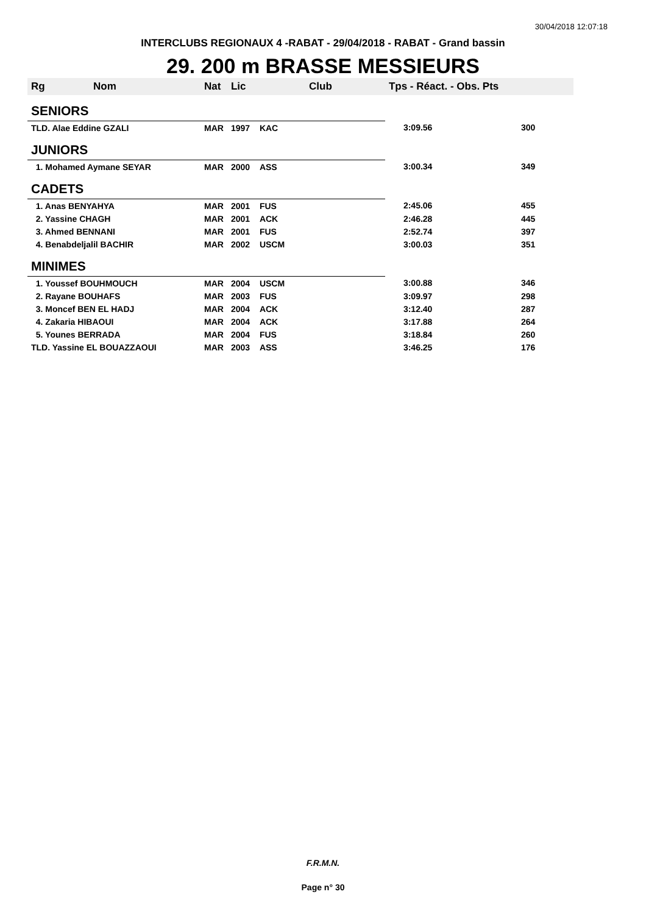30/04/2018 12:07:18
INTERCLUBS REGIONAUX 4 -RABAT - 29/04/2018 - RABAT - Grand bassin
29. 200 m BRASSE MESSIEURS
| Rg | Nom | Nat | Lic | Club | Tps - Réact. - Obs. Pts | |
| --- | --- | --- | --- | --- | --- | --- |
| SENIORS | | | | | | |
| TLD. Alae Eddine GZALI | | MAR | 1997 | KAC | 3:09.56 | 300 |
| JUNIORS | | | | | | |
| 1. Mohamed Aymane SEYAR | | MAR | 2000 | ASS | 3:00.34 | 349 |
| CADETS | | | | | | |
| 1. Anas BENYAHYA | | MAR | 2001 | FUS | 2:45.06 | 455 |
| 2. Yassine CHAGH | | MAR | 2001 | ACK | 2:46.28 | 445 |
| 3. Ahmed BENNANI | | MAR | 2001 | FUS | 2:52.74 | 397 |
| 4. Benabdeljalil BACHIR | | MAR | 2002 | USCM | 3:00.03 | 351 |
| MINIMES | | | | | | |
| 1. Youssef BOUHMOUCH | | MAR | 2004 | USCM | 3:00.88 | 346 |
| 2. Rayane BOUHAFS | | MAR | 2003 | FUS | 3:09.97 | 298 |
| 3. Moncef BEN EL HADJ | | MAR | 2004 | ACK | 3:12.40 | 287 |
| 4. Zakaria HIBAOUI | | MAR | 2004 | ACK | 3:17.88 | 264 |
| 5. Younes BERRADA | | MAR | 2004 | FUS | 3:18.84 | 260 |
| TLD. Yassine EL BOUAZZAOUI | | MAR | 2003 | ASS | 3:46.25 | 176 |
F.R.M.N.
Page n° 30